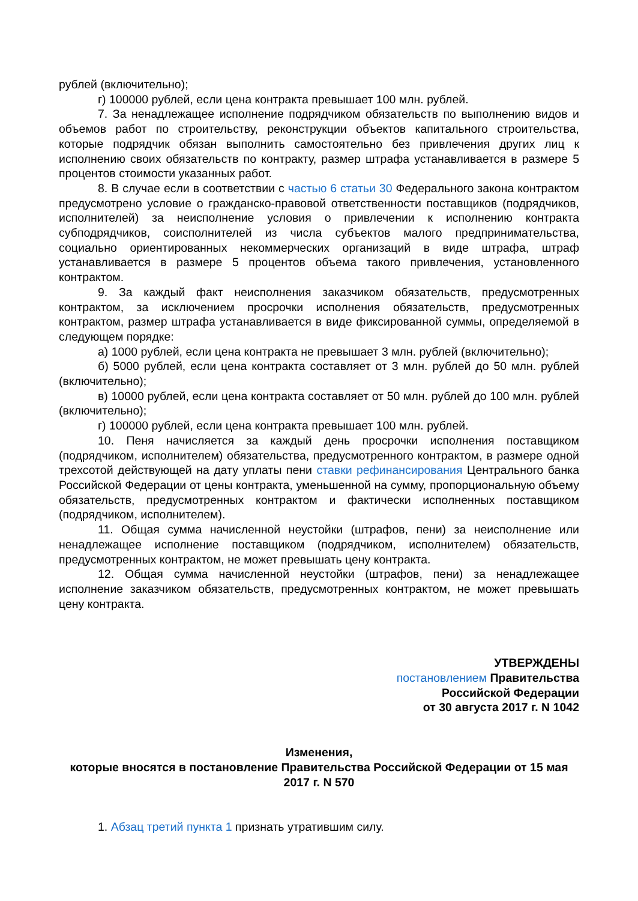рублей (включительно);
г) 100000 рублей, если цена контракта превышает 100 млн. рублей.
7. За ненадлежащее исполнение подрядчиком обязательств по выполнению видов и объемов работ по строительству, реконструкции объектов капитального строительства, которые подрядчик обязан выполнить самостоятельно без привлечения других лиц к исполнению своих обязательств по контракту, размер штрафа устанавливается в размере 5 процентов стоимости указанных работ.
8. В случае если в соответствии с частью 6 статьи 30 Федерального закона контрактом предусмотрено условие о гражданско-правовой ответственности поставщиков (подрядчиков, исполнителей) за неисполнение условия о привлечении к исполнению контракта субподрядчиков, соисполнителей из числа субъектов малого предпринимательства, социально ориентированных некоммерческих организаций в виде штрафа, штраф устанавливается в размере 5 процентов объема такого привлечения, установленного контрактом.
9. За каждый факт неисполнения заказчиком обязательств, предусмотренных контрактом, за исключением просрочки исполнения обязательств, предусмотренных контрактом, размер штрафа устанавливается в виде фиксированной суммы, определяемой в следующем порядке:
а) 1000 рублей, если цена контракта не превышает 3 млн. рублей (включительно);
б) 5000 рублей, если цена контракта составляет от 3 млн. рублей до 50 млн. рублей (включительно);
в) 10000 рублей, если цена контракта составляет от 50 млн. рублей до 100 млн. рублей (включительно);
г) 100000 рублей, если цена контракта превышает 100 млн. рублей.
10. Пеня начисляется за каждый день просрочки исполнения поставщиком (подрядчиком, исполнителем) обязательства, предусмотренного контрактом, в размере одной трехсотой действующей на дату уплаты пени ставки рефинансирования Центрального банка Российской Федерации от цены контракта, уменьшенной на сумму, пропорциональную объему обязательств, предусмотренных контрактом и фактически исполненных поставщиком (подрядчиком, исполнителем).
11. Общая сумма начисленной неустойки (штрафов, пени) за неисполнение или ненадлежащее исполнение поставщиком (подрядчиком, исполнителем) обязательств, предусмотренных контрактом, не может превышать цену контракта.
12. Общая сумма начисленной неустойки (штрафов, пени) за ненадлежащее исполнение заказчиком обязательств, предусмотренных контрактом, не может превышать цену контракта.
УТВЕРЖДЕНЫ
постановлением Правительства
Российской Федерации
от 30 августа 2017 г. N 1042
Изменения,
которые вносятся в постановление Правительства Российской Федерации от 15 мая 2017 г. N 570
1. Абзац третий пункта 1 признать утратившим силу.